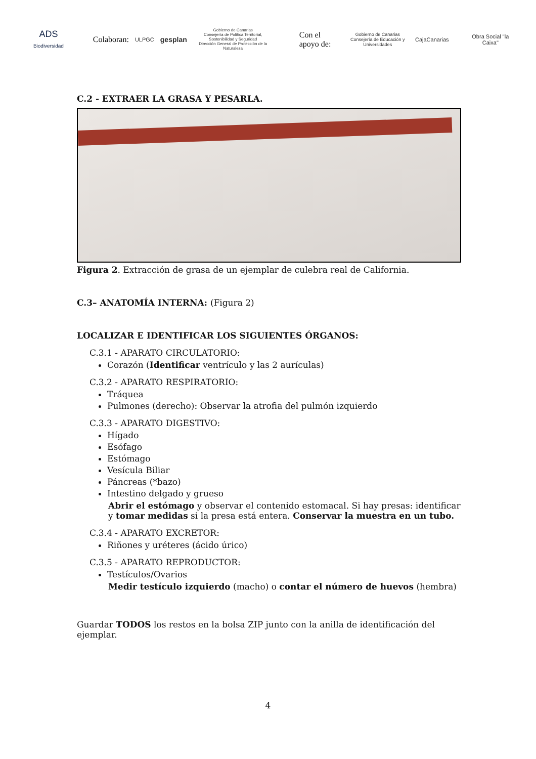ADS Biodiversidad
Colaboran: ULPGC gesplan Gobierno de Canarias
Consejería de Política Territorial, Sostenibilidad y Seguridad
Dirección General de Protección de la Naturaleza Con el apoyo de: Gobierno de Canarias
Consejería de Educación y Universidades CajaCanarias Obra Social "la Caixa"
C.2 - EXTRAER LA GRASA Y PESARLA.
Figura 2. Extracción de grasa de un ejemplar de culebra real de California.
C.3– ANATOMÍA INTERNA: (Figura 2)
LOCALIZAR E IDENTIFICAR LOS SIGUIENTES ÓRGANOS:
C.3.1 - APARATO CIRCULATORIO:
Corazón (Identificar ventrículo y las 2 aurículas)
C.3.2 - APARATO RESPIRATORIO:
Tráquea
Pulmones (derecho): Observar la atrofia del pulmón izquierdo
C.3.3 - APARATO DIGESTIVO:
Hígado
Esófago
Estómago
Vesícula Biliar
Páncreas (*bazo)
Intestino delgado y grueso
Abrir el estómago y observar el contenido estomacal. Si hay presas: identificar y tomar medidas si la presa está entera. Conservar la muestra en un tubo.
C.3.4 - APARATO EXCRETOR:
Riñones y uréteres (ácido úrico)
C.3.5 - APARATO REPRODUCTOR:
Testículos/Ovarios
Medir testículo izquierdo (macho) o contar el número de huevos (hembra)
Guardar TODOS los restos en la bolsa ZIP junto con la anilla de identificación del ejemplar.
4